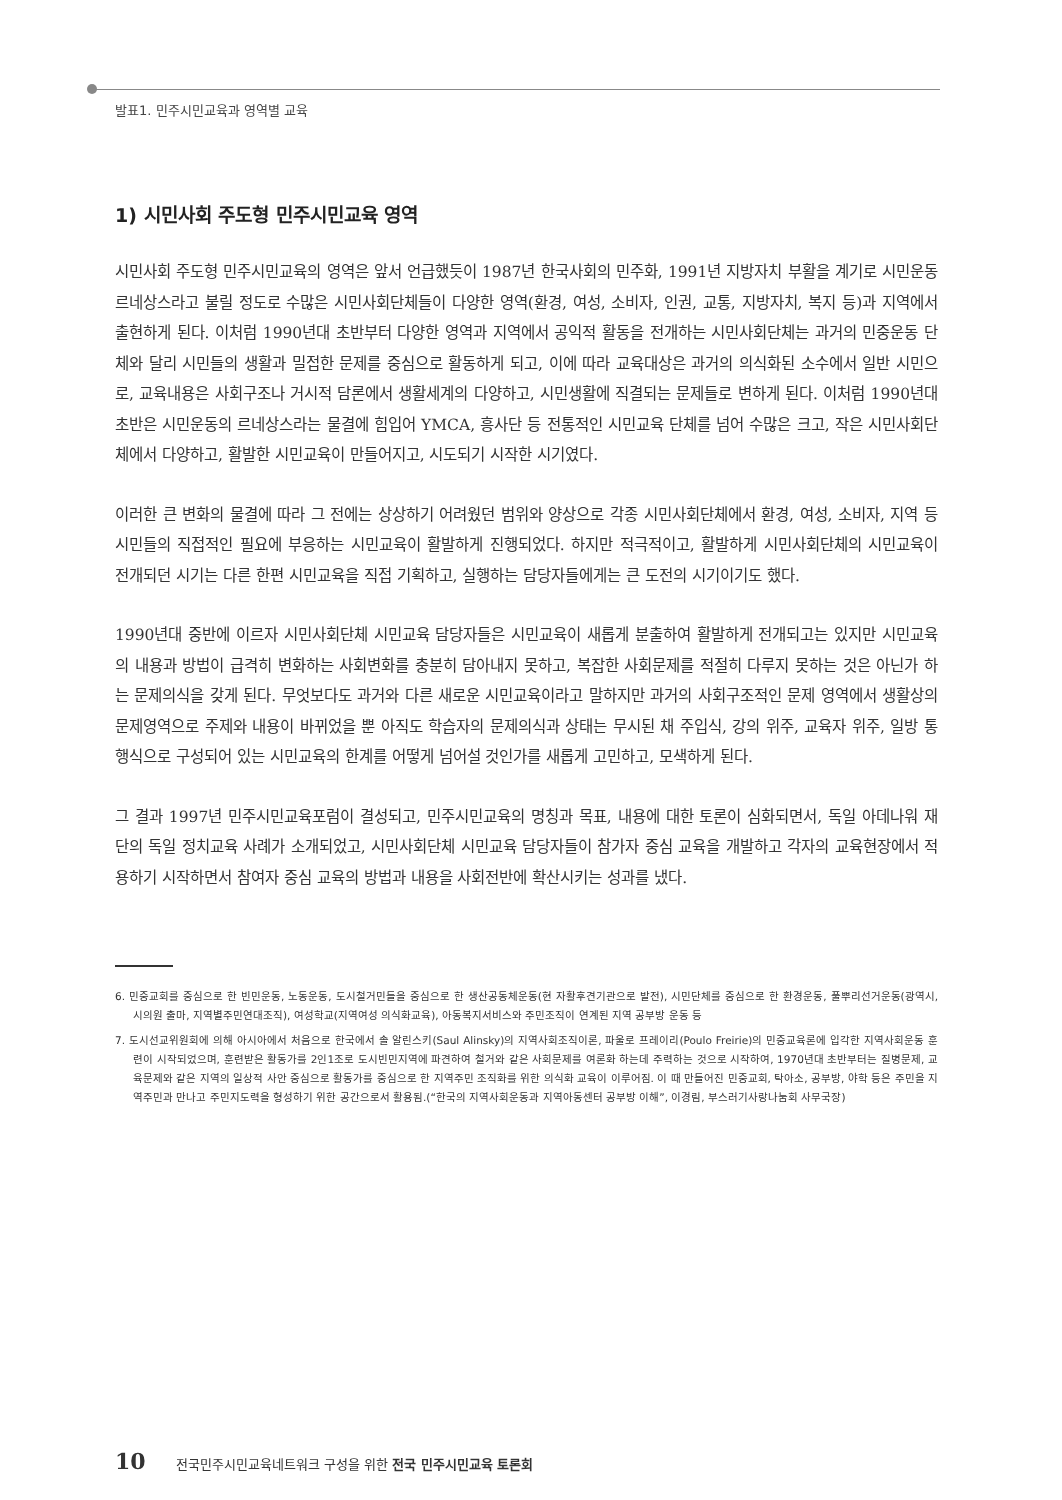발표1. 민주시민교육과 영역별 교육
1) 시민사회 주도형 민주시민교육 영역
시민사회 주도형 민주시민교육의 영역은 앞서 언급했듯이 1987년 한국사회의 민주화, 1991년 지방자치 부활을 계기로 시민운동 르네상스라고 불릴 정도로 수많은 시민사회단체들이 다양한 영역(환경, 여성, 소비자, 인권, 교통, 지방자치, 복지 등)과 지역에서 출현하게 된다. 이처럼 1990년대 초반부터 다양한 영역과 지역에서 공익적 활동을 전개하는 시민사회단체는 과거의 민중운동 단체와 달리 시민들의 생활과 밀접한 문제를 중심으로 활동하게 되고, 이에 따라 교육대상은 과거의 의식화된 소수에서 일반 시민으로, 교육내용은 사회구조나 거시적 담론에서 생활세계의 다양하고, 시민생활에 직결되는 문제들로 변하게 된다. 이처럼 1990년대 초반은 시민운동의 르네상스라는 물결에 힘입어 YMCA, 흥사단 등 전통적인 시민교육 단체를 넘어 수많은 크고, 작은 시민사회단체에서 다양하고, 활발한 시민교육이 만들어지고, 시도되기 시작한 시기였다.
이러한 큰 변화의 물결에 따라 그 전에는 상상하기 어려웠던 범위와 양상으로 각종 시민사회단체에서 환경, 여성, 소비자, 지역 등 시민들의 직접적인 필요에 부응하는 시민교육이 활발하게 진행되었다. 하지만 적극적이고, 활발하게 시민사회단체의 시민교육이 전개되던 시기는 다른 한편 시민교육을 직접 기획하고, 실행하는 담당자들에게는 큰 도전의 시기이기도 했다.
1990년대 중반에 이르자 시민사회단체 시민교육 담당자들은 시민교육이 새롭게 분출하여 활발하게 전개되고는 있지만 시민교육의 내용과 방법이 급격히 변화하는 사회변화를 충분히 담아내지 못하고, 복잡한 사회문제를 적절히 다루지 못하는 것은 아닌가 하는 문제의식을 갖게 된다. 무엇보다도 과거와 다른 새로운 시민교육이라고 말하지만 과거의 사회구조적인 문제 영역에서 생활상의 문제영역으로 주제와 내용이 바뀌었을 뿐 아직도 학습자의 문제의식과 상태는 무시된 채 주입식, 강의 위주, 교육자 위주, 일방 통행식으로 구성되어 있는 시민교육의 한계를 어떻게 넘어설 것인가를 새롭게 고민하고, 모색하게 된다.
그 결과 1997년 민주시민교육포럼이 결성되고, 민주시민교육의 명칭과 목표, 내용에 대한 토론이 심화되면서, 독일 아데나워 재단의 독일 정치교육 사례가 소개되었고, 시민사회단체 시민교육 담당자들이 참가자 중심 교육을 개발하고 각자의 교육현장에서 적용하기 시작하면서 참여자 중심 교육의 방법과 내용을 사회전반에 확산시키는 성과를 냈다.
6. 민중교회를 중심으로 한 빈민운동, 노동운동, 도시철거민들을 중심으로 한 생산공동체운동(현 자활후견기관으로 발전), 시민단체를 중심으로 한 환경운동, 풀뿌리선거운동(광역시, 시의원 출마, 지역별주민연대조직), 여성학교(지역여성 의식화교육), 아동복지서비스와 주민조직이 연계된 지역 공부방 운동 등
7. 도시선교위원회에 의해 아시아에서 처음으로 한국에서 솔 알린스키(Saul Alinsky)의 지역사회조직이론, 파울로 프레이리(Poulo Freirie)의 민중교육론에 입각한 지역사회운동 훈련이 시작되었으며, 훈련받은 활동가를 2인1조로 도시빈민지역에 파견하여 철거와 같은 사회문제를 여론화 하는데 주력하는 것으로 시작하여, 1970년대 초반부터는 질병문제, 교육문제와 같은 지역의 일상적 사안 중심으로 활동가를 중심으로 한 지역주민 조직화를 위한 의식화 교육이 이루어짐. 이 때 만들어진 민중교회, 탁아소, 공부방, 야학 등은 주민을 지역주민과 만나고 주민지도력을 형성하기 위한 공간으로서 활용됨.(“한국의 지역사회운동과 지역아동센터 공부방 이해”, 이경림, 부스러기사랑나눔회 사무국장)
10 전국민주시민교육네트워크 구성을 위한 전국 민주시민교육 토론회